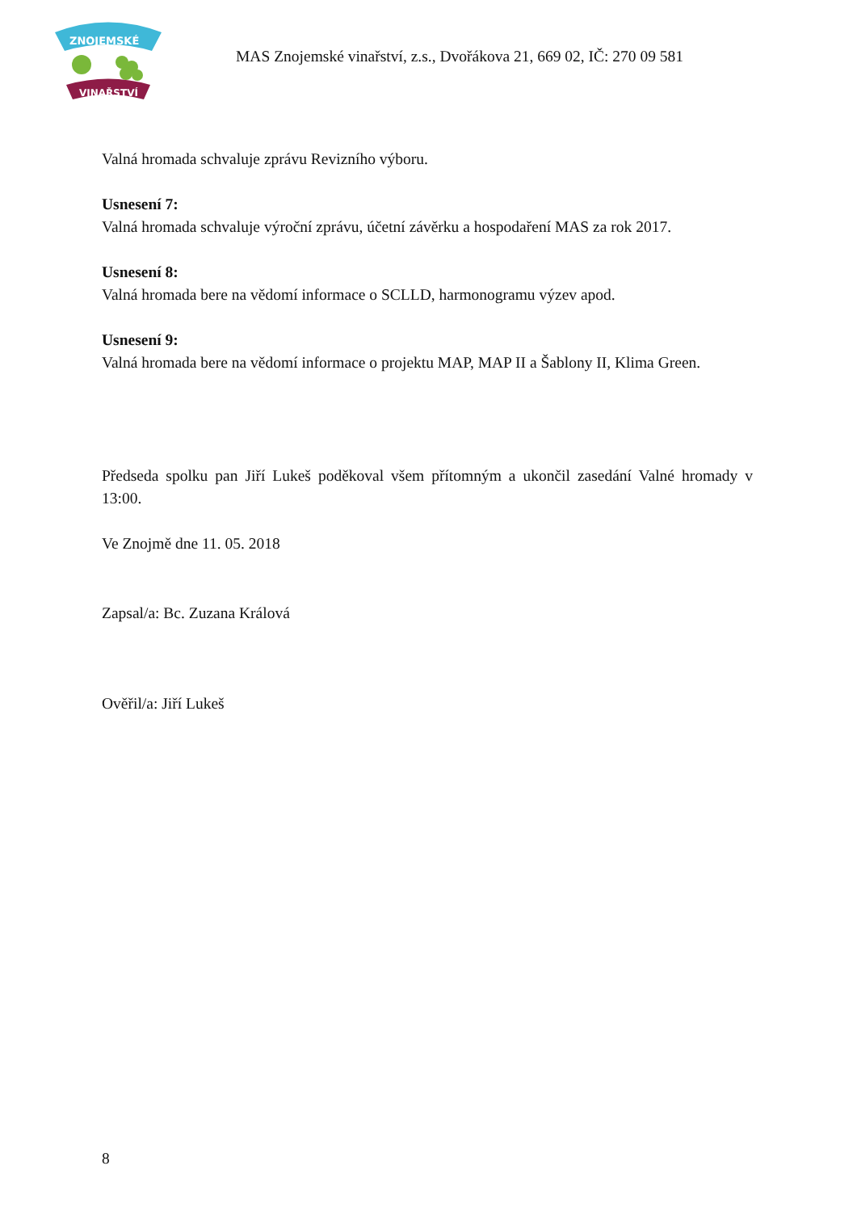ZNOJEMSKÉ
VINAŘSTVÍ
MAS Znojemské vinařství, z.s., Dvořákova 21, 669 02, IČ: 270 09 581
Valná hromada schvaluje zprávu Revizního výboru.
Usnesení 7:
Valná hromada schvaluje výroční zprávu, účetní závěrku a hospodaření MAS za rok 2017.
Usnesení 8:
Valná hromada bere na vědomí informace o SCLLD, harmonogramu výzev apod.
Usnesení 9:
Valná hromada bere na vědomí informace o projektu MAP, MAP II a Šablony II, Klima Green.
Předseda spolku pan Jiří Lukeš poděkoval všem přítomným a ukončil zasedání Valné hromady v 13:00.
Ve Znojmě dne 11. 05. 2018
Zapsal/a: Bc. Zuzana Králová
Ověřil/a: Jiří Lukeš
8